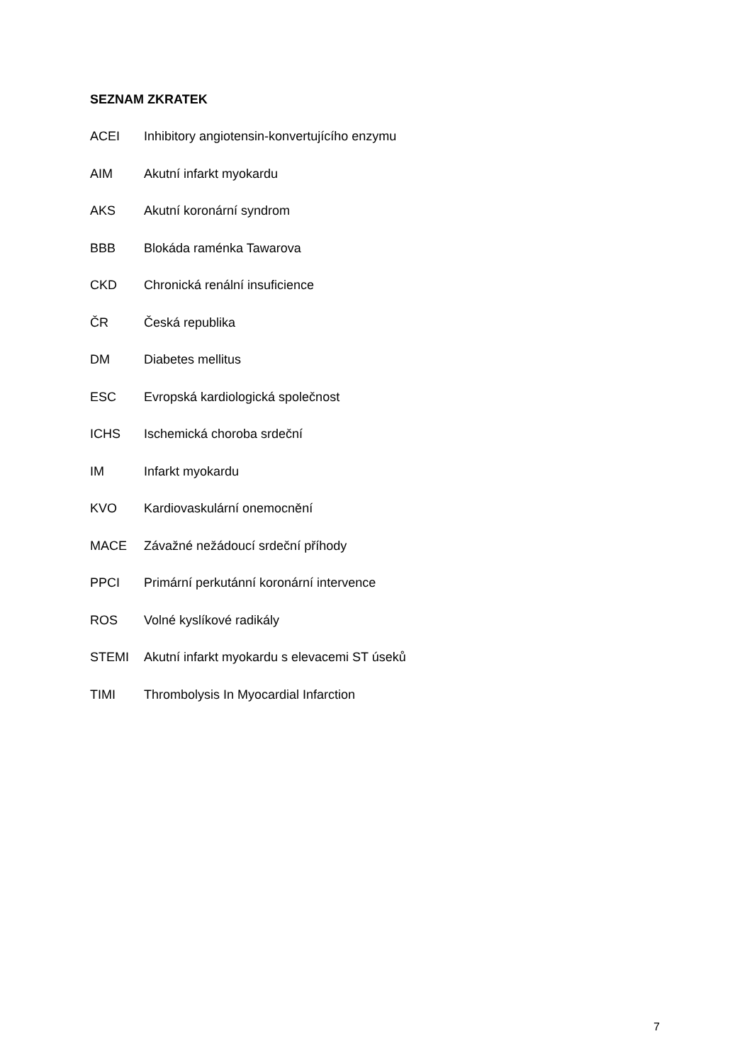SEZNAM ZKRATEK
ACEI Inhibitory angiotensin-konvertujícího enzymu
AIM Akutní infarkt myokardu
AKS Akutní koronární syndrom
BBB Blokáda raménka Tawarova
CKD Chronická renální insuficience
ČR Česká republika
DM Diabetes mellitus
ESC Evropská kardiologická společnost
ICHS Ischemická choroba srdeční
IM Infarkt myokardu
KVO Kardiovaskulární onemocnění
MACE Závažné nežádoucí srdeční příhody
PPCI Primární perkutánní koronární intervence
ROS Volné kyslíkové radikály
STEMI Akutní infarkt myokardu s elevacemi ST úseků
TIMI Thrombolysis In Myocardial Infarction
7